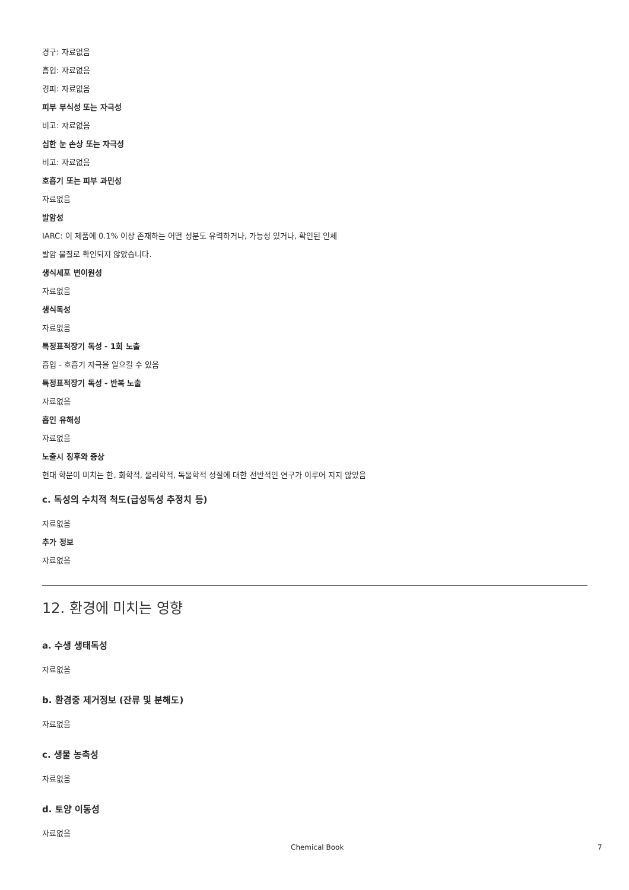경구: 자료없음
흡입: 자료없음
경피: 자료없음
피부 부식성 또는 자극성
비고: 자료없음
심한 눈 손상 또는 자극성
비고: 자료없음
호흡기 또는 피부 과민성
자료없음
발암성
IARC: 이 제품에 0.1% 이상 존재하는 어떤 성분도 유력하거나, 가능성 있거나, 확인된 인체
발암 물질로 확인되지 않았습니다.
생식세포 변이원성
자료없음
생식독성
자료없음
특정표적장기 독성 - 1회 노출
흡입 - 호흡기 자극을 일으킬 수 있음
특정표적장기 독성 - 반복 노출
자료없음
흡인 유해성
자료없음
노출시 징후와 증상
현대 학문이 미치는 한, 화학적, 물리학적, 독물학적 성질에 대한 전반적인 연구가 이루어 지지 않았음
c. 독성의 수치적 척도(급성독성 추정치 등)
자료없음
추가 정보
자료없음
12. 환경에 미치는 영향
a. 수생 생태독성
자료없음
b. 환경중 제거정보 (잔류 및 분해도)
자료없음
c. 생물 농축성
자료없음
d. 토양 이동성
자료없음
Chemical Book 7